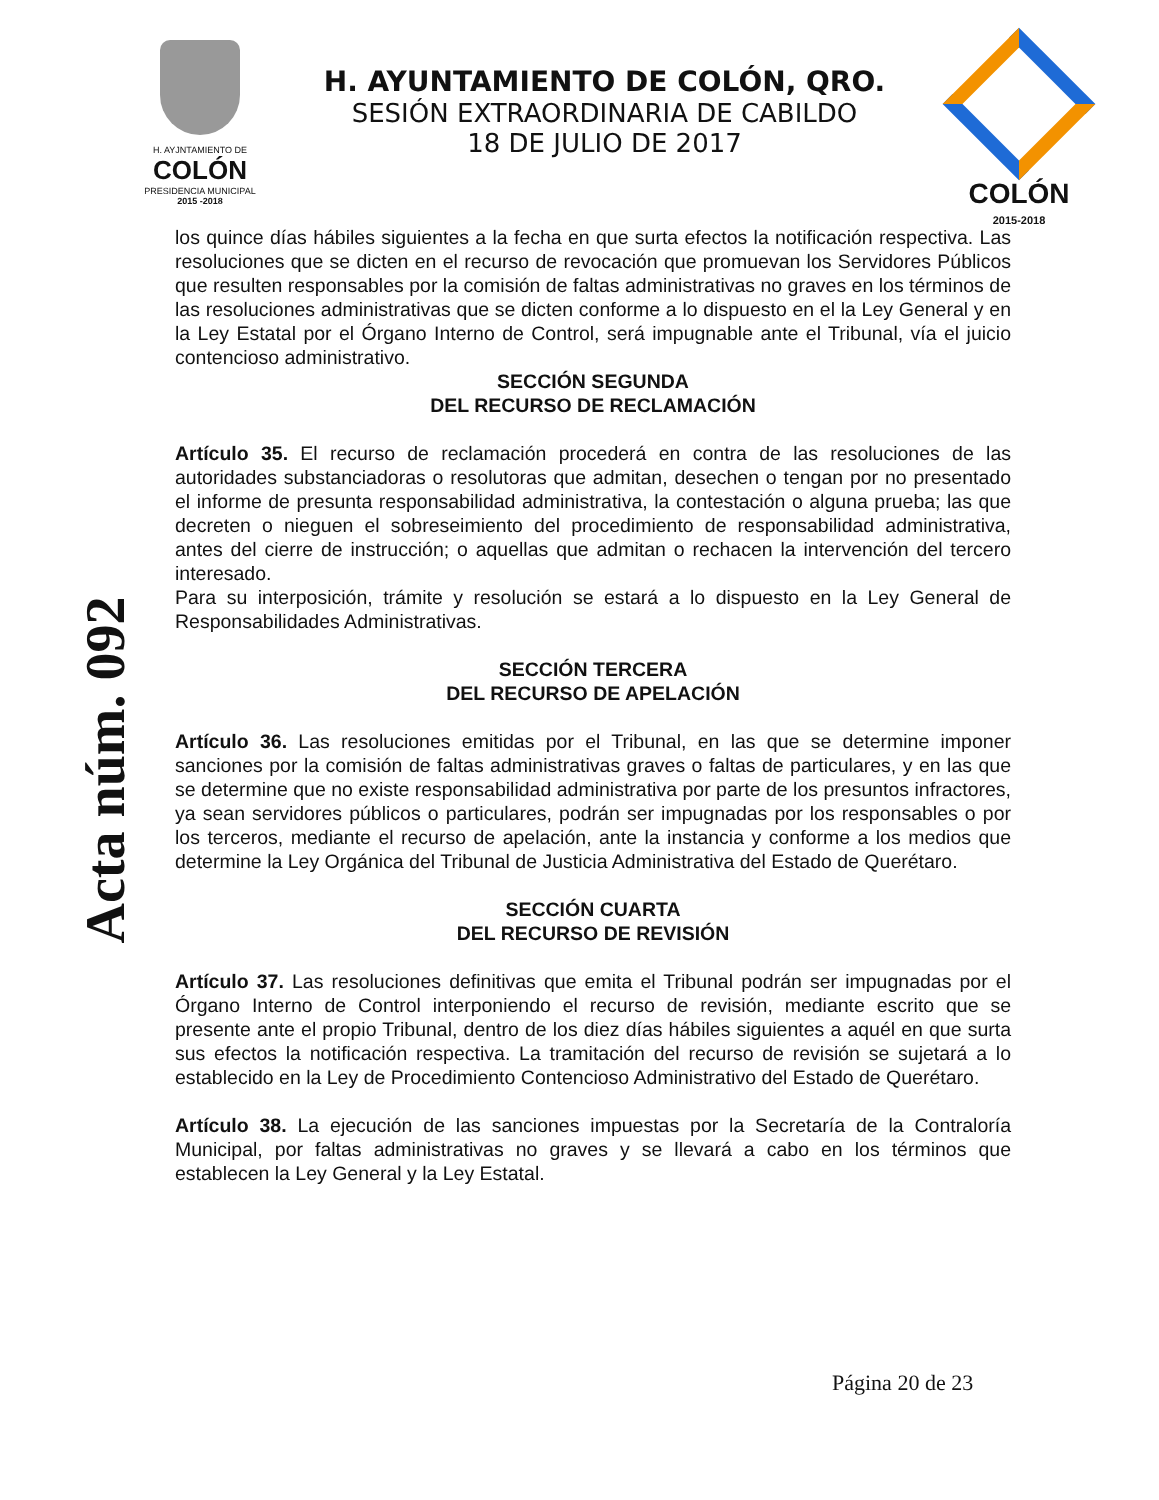H. AYJNTAMIENTO DE
COLÓN
PRESIDENCIA MUNICIPAL
2015 -2018
H. AYUNTAMIENTO DE COLÓN, QRO.
SESIÓN EXTRAORDINARIA DE CABILDO
18 DE JULIO DE 2017
COLÓN
2015-2018
Acta núm. 092
los quince días hábiles siguientes a la fecha en que surta efectos la notificación respectiva. Las resoluciones que se dicten en el recurso de revocación que promuevan los Servidores Públicos que resulten responsables por la comisión de faltas administrativas no graves en los términos de las resoluciones administrativas que se dicten conforme a lo dispuesto en el la Ley General y en la Ley Estatal por el Órgano Interno de Control, será impugnable ante el Tribunal, vía el juicio contencioso administrativo.
SECCIÓN SEGUNDA
DEL RECURSO DE RECLAMACIÓN
Artículo 35. El recurso de reclamación procederá en contra de las resoluciones de las autoridades substanciadoras o resolutoras que admitan, desechen o tengan por no presentado el informe de presunta responsabilidad administrativa, la contestación o alguna prueba; las que decreten o nieguen el sobreseimiento del procedimiento de responsabilidad administrativa, antes del cierre de instrucción; o aquellas que admitan o rechacen la intervención del tercero interesado.
Para su interposición, trámite y resolución se estará a lo dispuesto en la Ley General de Responsabilidades Administrativas.
SECCIÓN TERCERA
DEL RECURSO DE APELACIÓN
Artículo 36. Las resoluciones emitidas por el Tribunal, en las que se determine imponer sanciones por la comisión de faltas administrativas graves o faltas de particulares, y en las que se determine que no existe responsabilidad administrativa por parte de los presuntos infractores, ya sean servidores públicos o particulares, podrán ser impugnadas por los responsables o por los terceros, mediante el recurso de apelación, ante la instancia y conforme a los medios que determine la Ley Orgánica del Tribunal de Justicia Administrativa del Estado de Querétaro.
SECCIÓN CUARTA
DEL RECURSO DE REVISIÓN
Artículo 37. Las resoluciones definitivas que emita el Tribunal podrán ser impugnadas por el Órgano Interno de Control interponiendo el recurso de revisión, mediante escrito que se presente ante el propio Tribunal, dentro de los diez días hábiles siguientes a aquél en que surta sus efectos la notificación respectiva. La tramitación del recurso de revisión se sujetará a lo establecido en la Ley de Procedimiento Contencioso Administrativo del Estado de Querétaro.
Artículo 38. La ejecución de las sanciones impuestas por la Secretaría de la Contraloría Municipal, por faltas administrativas no graves y se llevará a cabo en los términos que establecen la Ley General y la Ley Estatal.
Página 20 de 23